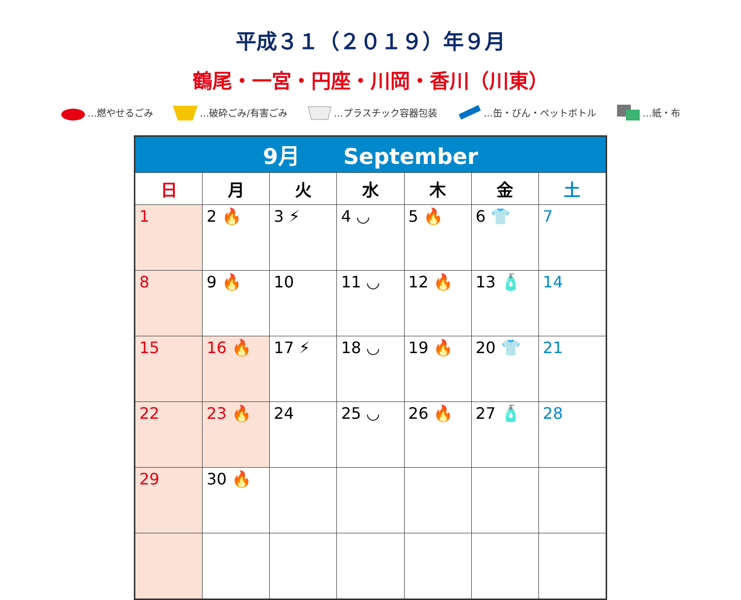平成３１（２０１９）年９月
鶴尾・一宮・円座・川岡・香川（川東）
…燃やせるごみ …破砕ごみ/有害ごみ …プラスチック容器包装 …缶・びん・ペットボトル …紙・布
| 9月 September | | | | | | |
| --- | --- | --- | --- | --- | --- | --- |
| 日 | 月 | 火 | 水 | 木 | 金 | 土 |
| 1 | 2 🔥 | 3 ⚡ | 4 ◡ | 5 🔥 | 6 👕 | 7 |
| 8 | 9 🔥 | 10 | 11 ◡ | 12 🔥 | 13 🧴 | 14 |
| 15 | 16 🔥 | 17 ⚡ | 18 ◡ | 19 🔥 | 20 👕 | 21 |
| 22 | 23 🔥 | 24 | 25 ◡ | 26 🔥 | 27 🧴 | 28 |
| 29 | 30 🔥 | | | | | |